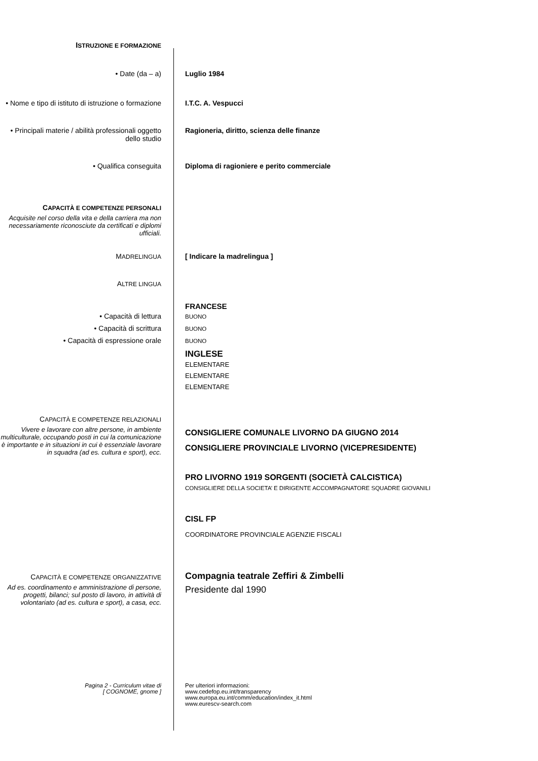ISTRUZIONE E FORMAZIONE
• Date (da – a) Luglio 1984
• Nome e tipo di istituto di istruzione o formazione
I.T.C. A. Vespucci
• Principali materie / abilità professionali oggetto dello studio
Ragioneria, diritto, scienza delle finanze
• Qualifica conseguita Diploma di ragioniere e perito commerciale
CAPACITÀ E COMPETENZE PERSONALI
Acquisite nel corso della vita e della carriera ma non necessariamente riconosciute da certificati e diplomi ufficiali.
MADRELINGUA
[ Indicare la madrelingua ]
ALTRE LINGUA
• Capacità di lettura
• Capacità di scrittura
• Capacità di espressione orale
FRANCESE
BUONO
BUONO
BUONO
INGLESE
ELEMENTARE
ELEMENTARE
ELEMENTARE
CAPACITÀ E COMPETENZE RELAZIONALI
Vivere e lavorare con altre persone, in ambiente multiculturale, occupando posti in cui la comunicazione è importante e in situazioni in cui è essenziale lavorare in squadra (ad es. cultura e sport), ecc.
CONSIGLIERE COMUNALE LIVORNO DA GIUGNO 2014
CONSIGLIERE PROVINCIALE LIVORNO (VICEPRESIDENTE)
PRO LIVORNO 1919 SORGENTI (SOCIETÀ CALCISTICA)
CONSIGLIERE DELLA SOCIETA’ E DIRIGENTE ACCOMPAGNATORE SQUADRE GIOVANILI
CISL FP
COORDINATORE PROVINCIALE AGENZIE FISCALI
CAPACITÀ E COMPETENZE ORGANIZZATIVE
Ad es. coordinamento e amministrazione di persone, progetti, bilanci; sul posto di lavoro, in attività di volontariato (ad es. cultura e sport), a casa, ecc.
Compagnia teatrale Zeffiri & Zimbelli
Presidente dal 1990
Pagina 2 - Curriculum vitae di
[ COGNOME, gnome ]
Per ulteriori informazioni:
www.cedefop.eu.int/transparency
www.europa.eu.int/comm/education/index_it.html
www.eurescv-search.com